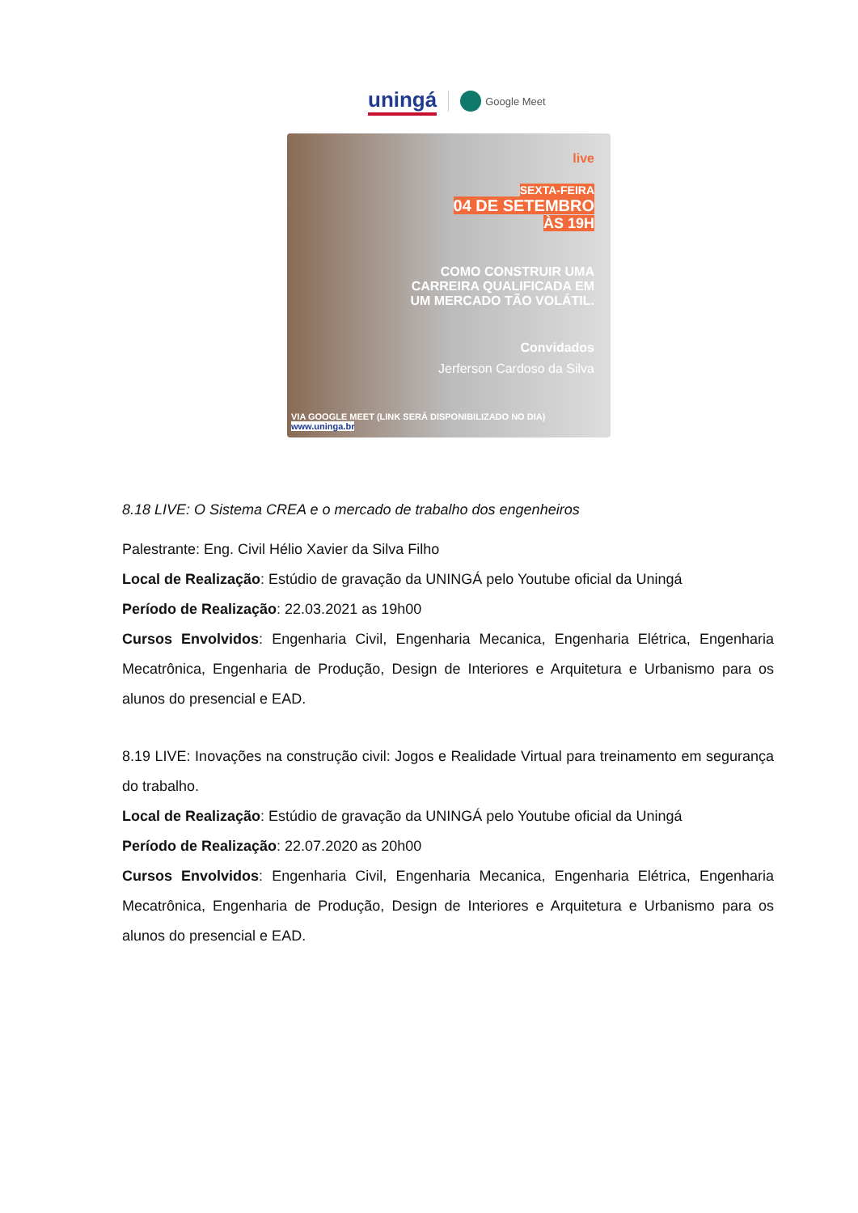uningá Google Meet
live
SEXTA-FEIRA
04 DE SETEMBRO
ÀS 19H
COMO CONSTRUIR UMA
CARREIRA QUALIFICADA EM
UM MERCADO TÃO VOLÁTIL.
Convidados
Jerferson Cardoso da Silva
VIA GOOGLE MEET (LINK SERÁ DISPONIBILIZADO NO DIA) www.uninga.br
8.18 LIVE: O Sistema CREA e o mercado de trabalho dos engenheiros
Palestrante: Eng. Civil Hélio Xavier da Silva Filho
Local de Realização: Estúdio de gravação da UNINGÁ pelo Youtube oficial da Uningá
Período de Realização: 22.03.2021 as 19h00
Cursos Envolvidos: Engenharia Civil, Engenharia Mecanica, Engenharia Elétrica, Engenharia Mecatrônica, Engenharia de Produção, Design de Interiores e Arquitetura e Urbanismo para os alunos do presencial e EAD.
8.19 LIVE: Inovações na construção civil: Jogos e Realidade Virtual para treinamento em segurança do trabalho.
Local de Realização: Estúdio de gravação da UNINGÁ pelo Youtube oficial da Uningá
Período de Realização: 22.07.2020 as 20h00
Cursos Envolvidos: Engenharia Civil, Engenharia Mecanica, Engenharia Elétrica, Engenharia Mecatrônica, Engenharia de Produção, Design de Interiores e Arquitetura e Urbanismo para os alunos do presencial e EAD.